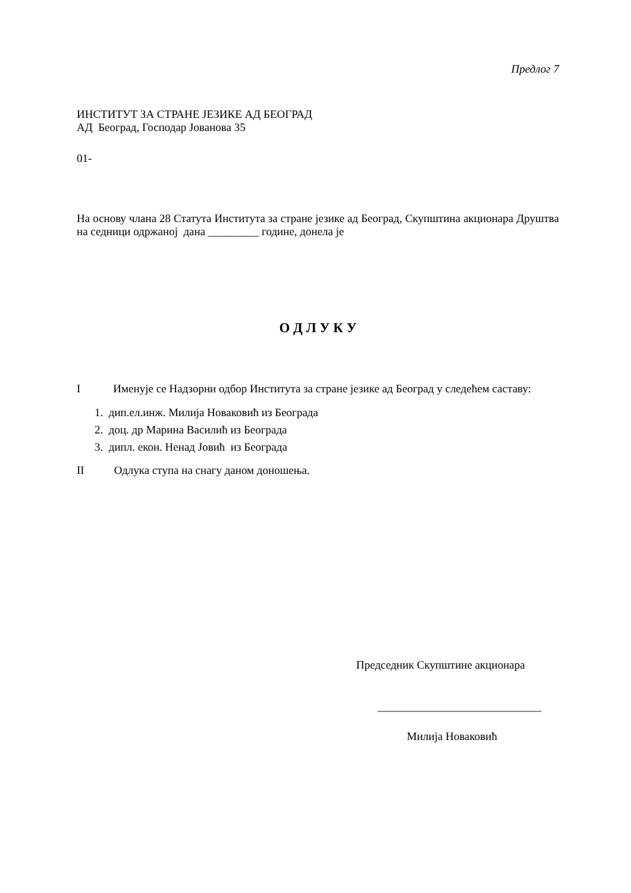Предлог 7
ИНСТИТУТ ЗА СТРАНЕ ЈЕЗИКЕ АД БЕОГРАД
АД Београд, Господар Јованова 35
01-
На основу члана 28 Статута Института за стране језике ад Београд, Скупштина акционара Друштва на седници одржаној дана _________ године, донела је
О Д Л У К У
I Именује се Надзорни одбор Института за стране језике ад Београд у следећем саставу:
1. дип.ел.инж. Милија Новаковић из Београда
2. доц. др Марина Василић из Београда
3. дипл. екон. Ненад Јовић из Београда
II Одлука ступа на снагу даном доношења.
Председник Скупштине акционара
_____________________________
Милија Новаковић